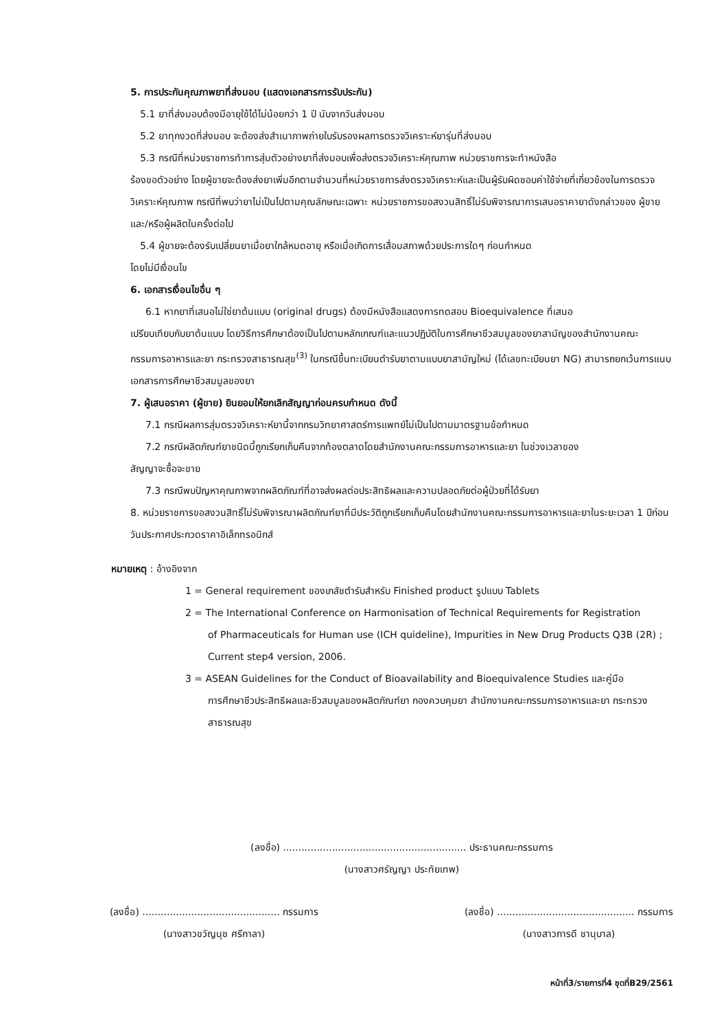5. การประกันคุณภาพยาที่ส่งมอบ (แสดงเอกสารการรับประกัน)
5.1 ยาที่ส่งมอบต้องมีอายุใช้ได้ไม่น้อยกว่า 1 ปี นับจากวันส่งมอบ
5.2 ยาทุกงวดที่ส่งมอบ จะต้องส่งสำเนาภาพถ่ายใบรับรองผลการตรวจวิเคราะห์ยารุ่นที่ส่งมอบ
5.3 กรณีที่หน่วยราชการทำการสุ่มตัวอย่างยาที่ส่งมอบเพื่อส่งตรวจวิเคราะห์คุณภาพ หน่วยราชการจะทำหนังสือ
ร้องขอตัวอย่าง โดยผู้ขายจะต้องส่งยาเพิ่มอีกตามจำนวนที่หน่วยราชการส่งตรวจวิเคราะห์และเป็นผู้รับผิดชอบค่าใช้จ่ายที่เกี่ยวข้องในการตรวจวิเคราะห์คุณภาพ กรณีที่พบว่ายาไม่เป็นไปตามคุณลักษณะเฉพาะ หน่วยราชการขอสงวนสิทธิ์ไม่รับพิจารณาการเสนอราคายาดังกล่าวของ ผู้ขายและ/หรือผู้ผลิตในครั้งต่อไป
5.4 ผู้ขายจะต้องรับเปลี่ยนยาเมื่อยาใกล้หมดอายุ หรือเมื่อเกิดการเสื่อมสภาพด้วยประการใดๆ ก่อนกำหนด
โดยไม่มีเงื่อนไข
6. เอกสารเงื่อนไขอื่น ๆ
6.1 หากยาที่เสนอไม่ใช่ยาต้นแบบ (original drugs) ต้องมีหนังสือแสดงการทดสอบ Bioequivalence ที่เสนอ
เปรียบเทียบกับยาต้นแบบ โดยวิธีการศึกษาต้องเป็นไปตามหลักเกณฑ์และแนวปฏิบัติในการศึกษาชีวสมมูลของยาสามัญของสำนักงานคณะกรรมการอาหารและยา กระทรวงสาธารณสุข<sup>(3)</sup> ในกรณีขึ้นทะเบียนตำรับยาตามแบบยาสามัญใหม่ (ได้เลขทะเบียนยา NG) สามารถยกเว้นการแนบเอกสารการศึกษาชีวสมมูลของยา
7. ผู้เสนอราคา (ผู้ขาย) ยินยอมให้ยกเลิกสัญญาก่อนครบกำหนด ดังนี้
7.1 กรณีผลการสุ่มตรวจวิเคราะห์ยานี้จากกรมวิทยาศาสตร์การแพทย์ไม่เป็นไปตามมาตรฐานข้อกำหนด
7.2 กรณีผลิตภัณฑ์ยาชนิดนี้ถูกเรียกเก็บคืนจากท้องตลาดโดยสำนักงานคณะกรรมการอาหารและยา ในช่วงเวลาของ
สัญญาจะซื้อจะขาย
7.3 กรณีพบปัญหาคุณภาพจากผลิตภัณฑ์ที่อาจส่งผลต่อประสิทธิผลและความปลอดภัยต่อผู้ป่วยที่ได้รับยา
8. หน่วยราชการขอสงวนสิทธิ์ไม่รับพิจารณาผลิตภัณฑ์ยาที่มีประวัติถูกเรียกเก็บคืนโดยสำนักงานคณะกรรมการอาหารและยาในระยะเวลา 1 ปีก่อนวันประกาศประกวดราคาอิเล็กทรอนิกส์
หมายเหตุ : อ้างอิงจาก
1 = General requirement ของเภสัชตำรับสำหรับ Finished product รูปแบบ Tablets
2 = The International Conference on Harmonisation of Technical Requirements for Registration
of Pharmaceuticals for Human use (ICH quideline), Impurities in New Drug Products Q3B (2R) ; Current step4 version, 2006.
3 = ASEAN Guidelines for the Conduct of Bioavailability and Bioequivalence Studies และคู่มือ
การศึกษาชีวประสิทธิผลและชีวสมมูลของผลิตภัณฑ์ยา กองควบคุมยา สำนักงานคณะกรรมการอาหารและยา กระทรวงสาธารณสุข
(ลงชื่อ) ............................................................ ประธานคณะกรรมการ
(นางสาวศรัญญา ประทัยเทพ)
(ลงชื่อ) ............................................. กรรมการ
(นางสาวขวัญนุช ศรีกาลา)
(ลงชื่อ) ............................................. กรรมการ
(นางสาวภารดี ชานุบาล)
หน้าที่3/รายการที่4 ชุดที่B29/2561